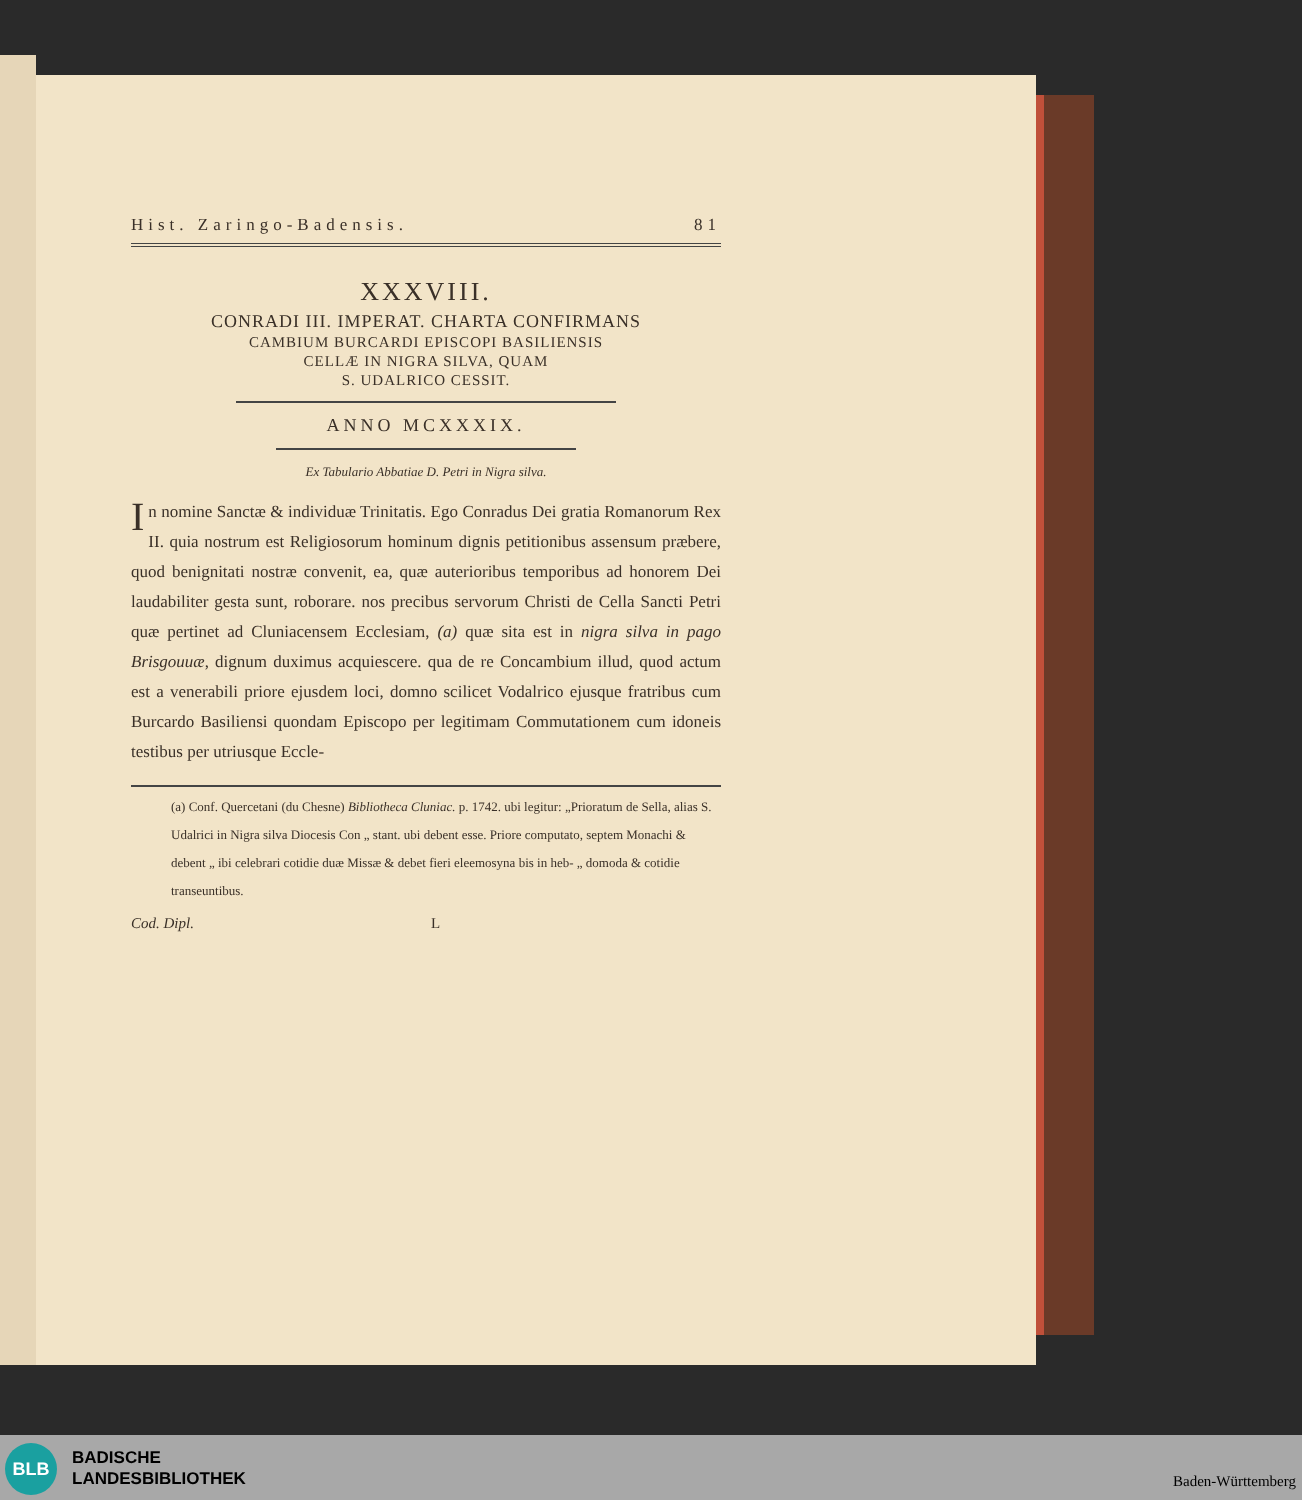Hist. Zaringo-Badensis. 81
XXXVIII.
CONRADI III. IMPERAT. CHARTA CONFIRMANS
CAMBIUM BURCARDI EPISCOPI BASILIENSIS
CELLÆ IN NIGRA SILVA, QUAM
S. UDALRICO CESSIT.
ANNO MCXXXIX.
Ex Tabulario Abbatiae D. Petri in Nigra silva.
In nomine Sanctæ & individuæ Trinitatis. Ego Conradus Dei gratia Romanorum Rex II. quia nostrum est Religiosorum hominum dignis petitionibus assensum præbere, quod benignitati nostræ convenit, ea, quæ auterioribus temporibus ad honorem Dei laudabiliter gesta sunt, roborare. nos precibus servorum Christi de Cella Sancti Petri quæ pertinet ad Cluniacensem Ecclesiam, (a) quæ sita est in nigra silva in pago Brisgouuæ, dignum duximus acquiescere. qua de re Concambium illud, quod actum est a venerabili priore ejusdem loci, domno scilicet Vodalrico ejusque fratribus cum Burcardo Basiliensi quondam Episcopo per legitimam Commutationem cum idoneis testibus per utriusque Eccle-
(a) Conf. Quercetani (du Chesne) Bibliotheca Cluniac. p. 1742. ubi legitur: „Prioratum de Sella, alias S. Udalrici in Nigra silva Diocesis Con „ stant. ubi debent esse. Priore computato, septem Monachi & debent „ ibi celebrari cotidie duæ Missæ & debet fieri eleemosyna bis in heb- „ domoda & cotidie transeuntibus.
Cod. Dipl. L
BLB
BADISCHE
LANDESBIBLIOTHEK
Baden-Württemberg